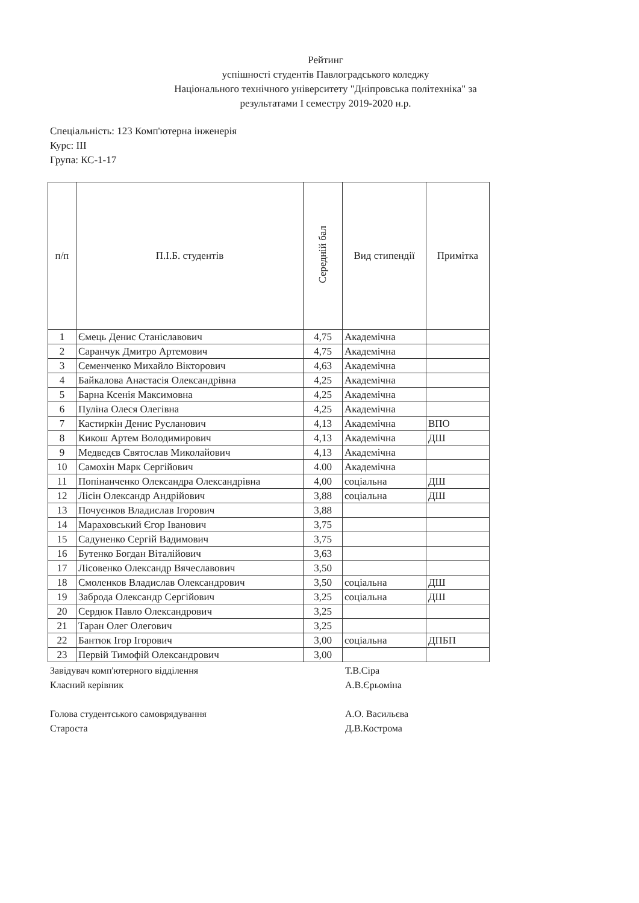Рейтинг
успішності студентів Павлоградського коледжу
Національного технічного університету "Дніпровська політехніка" за
результатами І семестру 2019-2020 н.р.
Спеціальність: 123 Комп'ютерна інженерія
Курс: ІІІ
Група: КС-1-17
| п/п | П.І.Б. студентів | Середній бал | Вид стипендії | Примітка |
| --- | --- | --- | --- | --- |
| 1 | Ємець Денис Станіславович | 4,75 | Академічна | |
| 2 | Саранчук Дмитро Артемович | 4,75 | Академічна | |
| 3 | Семенченко Михайло Вікторович | 4,63 | Академічна | |
| 4 | Байкалова Анастасія Олександрівна | 4,25 | Академічна | |
| 5 | Барна Ксенія Максимовна | 4,25 | Академічна | |
| 6 | Пуліна Олеся Олегівна | 4,25 | Академічна | |
| 7 | Кастиркін Денис Русланович | 4,13 | Академічна | ВПО |
| 8 | Кикош Артем Володимирович | 4,13 | Академічна | ДШ |
| 9 | Медведєв Святослав Миколайович | 4,13 | Академічна | |
| 10 | Самохін Марк Сергійович | 4.00 | Академічна | |
| 11 | Попінанченко Олександра Олександрівна | 4,00 | соціальна | ДШ |
| 12 | Лісін Олександр Андрійович | 3,88 | соціальна | ДШ |
| 13 | Почуєнков Владислав Ігорович | 3,88 | | |
| 14 | Мараховський Єгор Іванович | 3,75 | | |
| 15 | Садуненко Сергій Вадимович | 3,75 | | |
| 16 | Бутенко Богдан Віталійович | 3,63 | | |
| 17 | Лісовенко Олександр Вячеславович | 3,50 | | |
| 18 | Смоленков Владислав Олександрович | 3,50 | соціальна | ДШ |
| 19 | Заброда Олександр Сергійович | 3,25 | соціальна | ДШ |
| 20 | Сердюк Павло Олександрович | 3,25 | | |
| 21 | Таран Олег Олегович | 3,25 | | |
| 22 | Бантюк Ігор Ігорович | 3,00 | соціальна | ДПБП |
| 23 | Первій Тимофій Олександрович | 3,00 | | |
Завідувач комп'ютерного відділення Т.В.Сіра
Класний керівник А.В.Єрьоміна
Голова студентського самоврядування А.О. Васильєва
Староста Д.В.Кострома